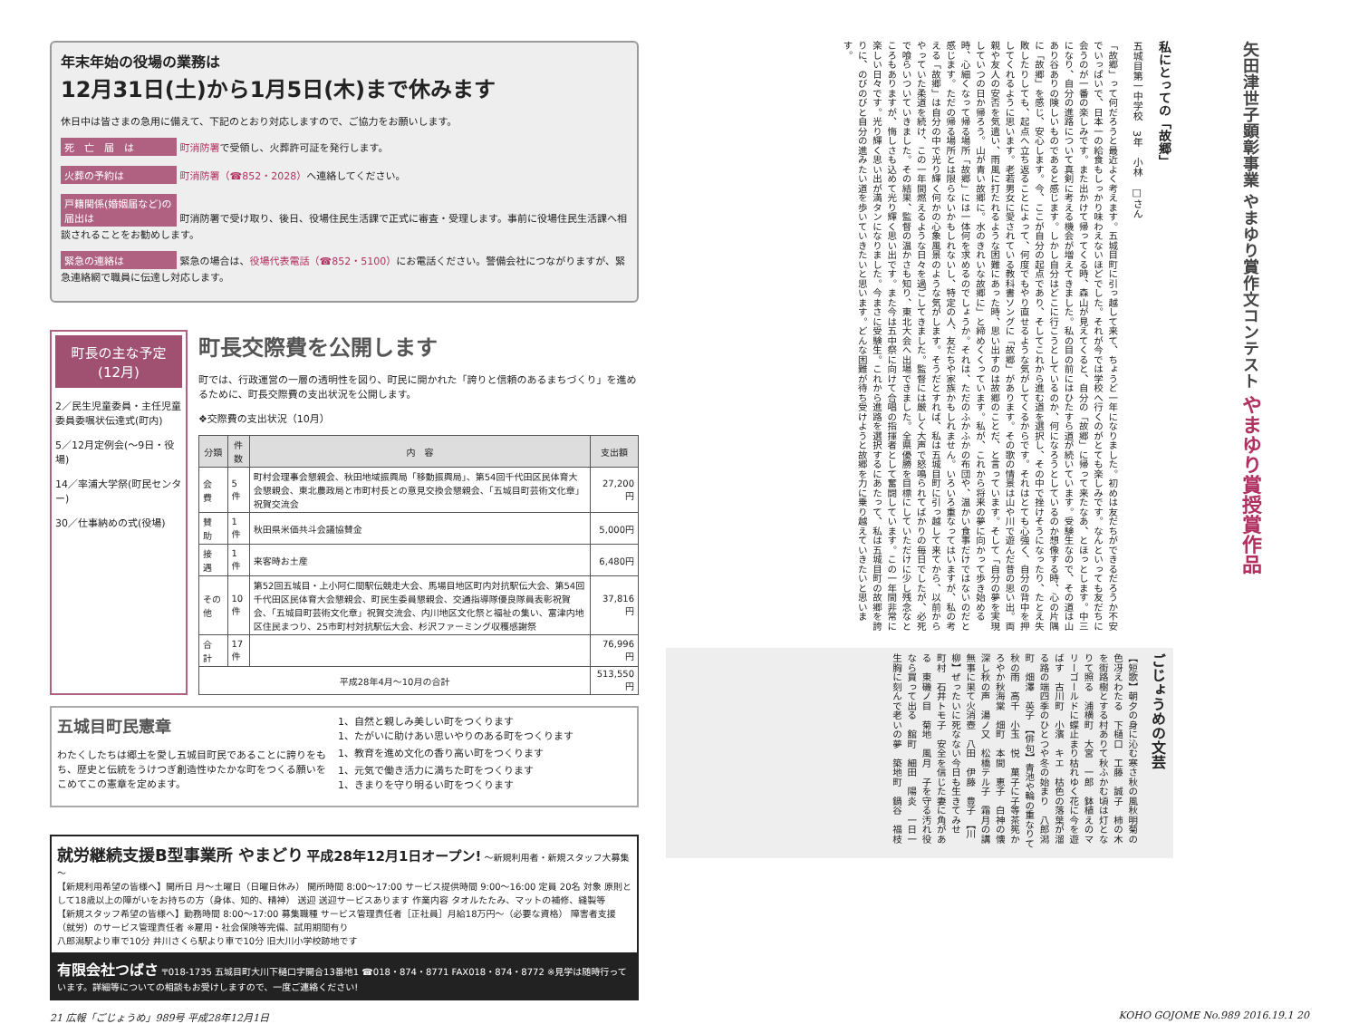年末年始の役場の業務は
12月31日(土)から1月5日(木)まで休みます
休日中は皆さまの急用に備えて、下記のとおり対応しますので、ご協力をお願いします。
死　亡　届　は 町消防署で受領し、火葬許可証を発行します。
火葬の予約は 町消防署（☎852・2028）へ連絡してください。
戸籍関係(婚姻届など)の届出は 町消防署で受け取り、後日、役場住民生活課で正式に審査・受理します。事前に役場住民生活課へ相談されることをお勧めします。
緊急の連絡は 緊急の場合は、役場代表電話（☎852・5100）にお電話ください。警備会社につながりますが、緊急連絡網で職員に伝達し対応します。
町長の主な予定
(12月)
2／民生児童委員・主任児童委員委嘱状伝達式(町内)
5／12月定例会(～9日・役場)
14／率浦大学祭(町民センター)
30／仕事納めの式(役場)
町長交際費を公開します
町では、行政運営の一層の透明性を図り、町民に開かれた「誇りと信頼のあるまちづくり」を進めるために、町長交際費の支出状況を公開します。
❖交際費の支出状況（10月）
| 分類 | 件数 | 内 容 | 支出額 |
| --- | --- | --- | --- |
| 会 費 | 5件 | 町村会理事会懇親会、秋田地域振興局「移動振興局」、第54回千代田区民体育大会懇親会、東北農政局と市町村長との意見交換会懇親会、「五城目町芸術文化章」祝賀交流会 | 27,200円 |
| 賛 助 | 1件 | 秋田県米価共斗会議協賛金 | 5,000円 |
| 接 遇 | 1件 | 来客時お土産 | 6,480円 |
| その他 | 10件 | 第52回五城目・上小阿仁間駅伝競走大会、馬場目地区町内対抗駅伝大会、第54回千代田区民体育大会懇親会、町民生委員懇親会、交通指導隊優良隊員表彰祝賀会、「五城目町芸術文化章」祝賀交流会、内川地区文化祭と福祉の集い、富津内地区住民まつり、25市町村対抗駅伝大会、杉沢ファーミング収穫感謝祭 | 37,816円 |
| 合 計 | 17件 | | 76,996円 |
| 平成28年4月～10月の合計 | | | 513,550円 |
五城目町民憲章
わたくしたちは郷土を愛し五城目町民であることに誇りをもち、歴史と伝統をうけつぎ創造性ゆたかな町をつくる願いをこめてこの憲章を定めます。
1、自然と親しみ美しい町をつくります
1、たがいに助けあい思いやりのある町をつくります
1、教育を進め文化の香り高い町をつくります
1、元気で働き活力に満ちた町をつくります
1、きまりを守り明るい町をつくります
就労継続支援B型事業所 やまどり 平成28年12月1日オープン! ～新規利用者・新規スタッフ大募集～
【新規利用希望の皆様へ】開所日 月～土曜日（日曜日休み） 開所時間 8:00～17:00 サービス提供時間 9:00～16:00 定員 20名 対象 原則として18歳以上の障がいをお持ちの方（身体、知的、精神） 送迎 送迎サービスあります 作業内容 タオルたたみ、マットの補修、縫製等
【新規スタッフ希望の皆様へ】勤務時間 8:00～17:00 募集職種 サービス管理責任者［正社員］月給18万円～（必要な資格） 障害者支援（就労）のサービス管理責任者 ※雇用・社会保険等完備、試用期間有り
八郎潟駅より車で10分 井川さくら駅より車で10分 旧大川小学校跡地です
有限会社つばさ 〒018-1735 五城目町大川下樋口字開合13番地1 ☎018・874・8771 FAX018・874・8772 ※見学は随時行っています。詳細等についての相談もお受けしますので、一度ご連絡ください!
矢田津世子顕彰事業 やまゆり賞作文コンテスト やまゆり賞授賞作品
私にとっての「故郷」
五城目第一中学校　3年　小林　□さん
「故郷」って何だろうと最近よく考えます。五城目町に引っ越して来て、ちょうど一年になりました。初めは友だちができるだろうか不安でいっぱいで、日本一の給食もしっかり味わえないほどでした。それが今では学校へ行くのがとても楽しみです。なんといっても友だちに会うのが一番の楽しみです。また出かけて帰ってくる時、森山が見えてくると、自分の「故郷」に帰って来たなあ、とほっとします。中三になり、自分の進路について真剣に考える機会が増えてきました。私の目の前にはひたすら道が続いています。受験生なので、その道は山あり谷ありの険しいものであると感じます。しかし自分はどこに行こうとしているのか、何になろうとしているのか想像する時、心の片隅に「故郷」を感じ、安心します。今、ここが自分の起点であり、そしてこれから進む道を選択し、その中で挫けそうになったり、たとえ失敗したりしても、起点へ立ち返ることによって、何度でもやり直せるような気がしてくるからです。それはとても心強く、自分の背中を押してくれるように思います。老若男女に愛されている教科書ソングに「故郷」があります。その歌の情景は山や川で遊んだ昔の思い出。両親や友人の安否を気遣い、雨風に打たれるような困難にあった時、思い出すのは故郷のことだ、と言っています。そして「自分の夢を実現していつの日か帰ろう。山が青い故郷に。水のきれいな故郷に」と締めくくっています。私が、これから将来の夢に向かって歩き始める時、心細くなって帰る場所「故郷」には一体何を求めるのでしょうか。それは、ただのふかふかの布団や、温かい食事だけではないのだと感じます。ただの帰る場所とは限らないかもしれないし、特定の人、友だちや家族かもしれません。いろいろ重なってはいますが、私の考える「故郷」は自分の中で光り輝く何かの心象風景のような気がします。そうだとすれば、私は五城目町に引っ越して来てから、以前からやっていた柔道を続け、この一年間燃えるような日々を過ごしてきました。監督には厳しく大声で怒鳴られてばかりの毎日でしたが、必死で喰らいついていきました。その結果、監督の温かさも知り、東北大会へ出場できました。全県優勝を目標にしていただけに少し残念なところもありますが、悔しさも込めて光り輝く思い出です。また今は五中祭に向けて合唱の指揮者として奮闘しています。この一年間非常に楽しい日々です。光り輝く思い出が満タンになりました。今まさに受験生。これから進路を選択するにあたって、私は五城目町の故郷を誇りに、のびのびと自分の進みたい道を歩いていきたいと思います。どんな困難が待ち受けようと故郷を力に乗り越えていきたいと思います。
ごじょうめの文芸
【短歌】朝夕の身に沁む寒さ秋の風秋明菊の色冴えわたる　下樋口　工藤　誠子　柿の木を街路樹とする村ありて秋ふかむ頃は灯となりて照る　浦横町　大宮　一郎　鉢植えのマリーゴールドに蝶止まり枯れゆく花に今を遊ばす　古川町　小濱　キエ　枯色の落葉が溜る路の端四季のひとつや冬の始まり　八郎潟町　畑澤　英子　【俳句】青池や輪の重なりて秋の雨　高千　小玉　悦　菓子に子等茶筅かろやか秋海棠　畑町　本間　恵子　白神の懐深し秋の声　湯ノ又　松橋テル子　霜月の講無事に果て火消壺　八田　伊藤　豊子　【川柳】ぜったいに死なない今日も生きてみせ　町村　石井トモ子　安全を信じた妻に角がある　東磯ノ目　菊地　風月　子を守る汚れ役なら買って出る　舘町　細田　陽炎　一日一生胸に刻んで老いの夢　築地町　鍋谷　福枝
21 広報「ごじょうめ」989号 平成28年12月1日 KOHO GOJOME No.989 2016.19.1 20